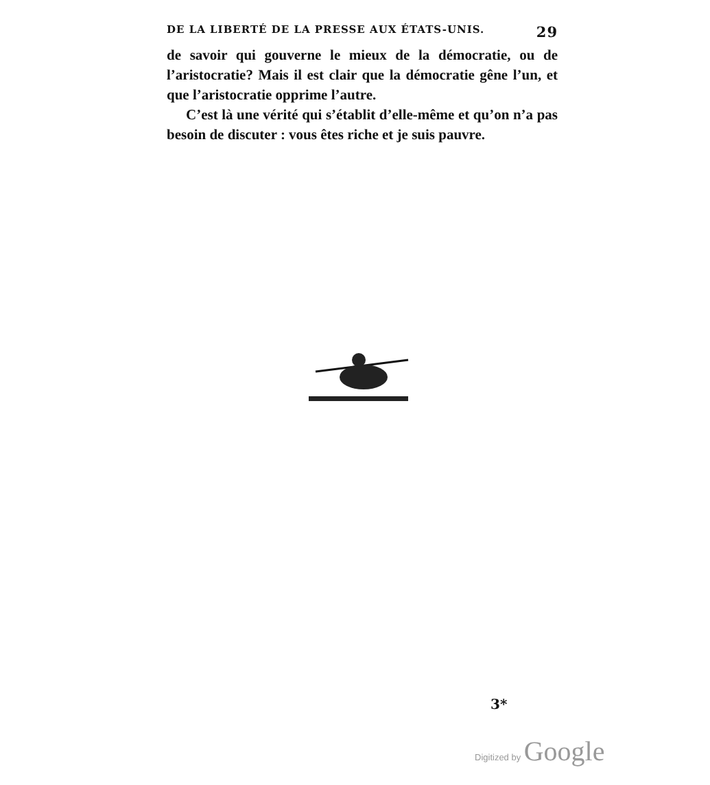DE LA LIBERTÉ DE LA PRESSE AUX ÉTATS-UNIS. 29
de savoir qui gouverne le mieux de la démocratie, ou de l’aristocratie? Mais il est clair que la démocratie gêne l’un, et que l’aristocratie opprime l’autre.
C’est là une vérité qui s’établit d’elle-même et qu’on n’a pas besoin de discuter : vous êtes riche et je suis pauvre.
3*
Digitized by Google